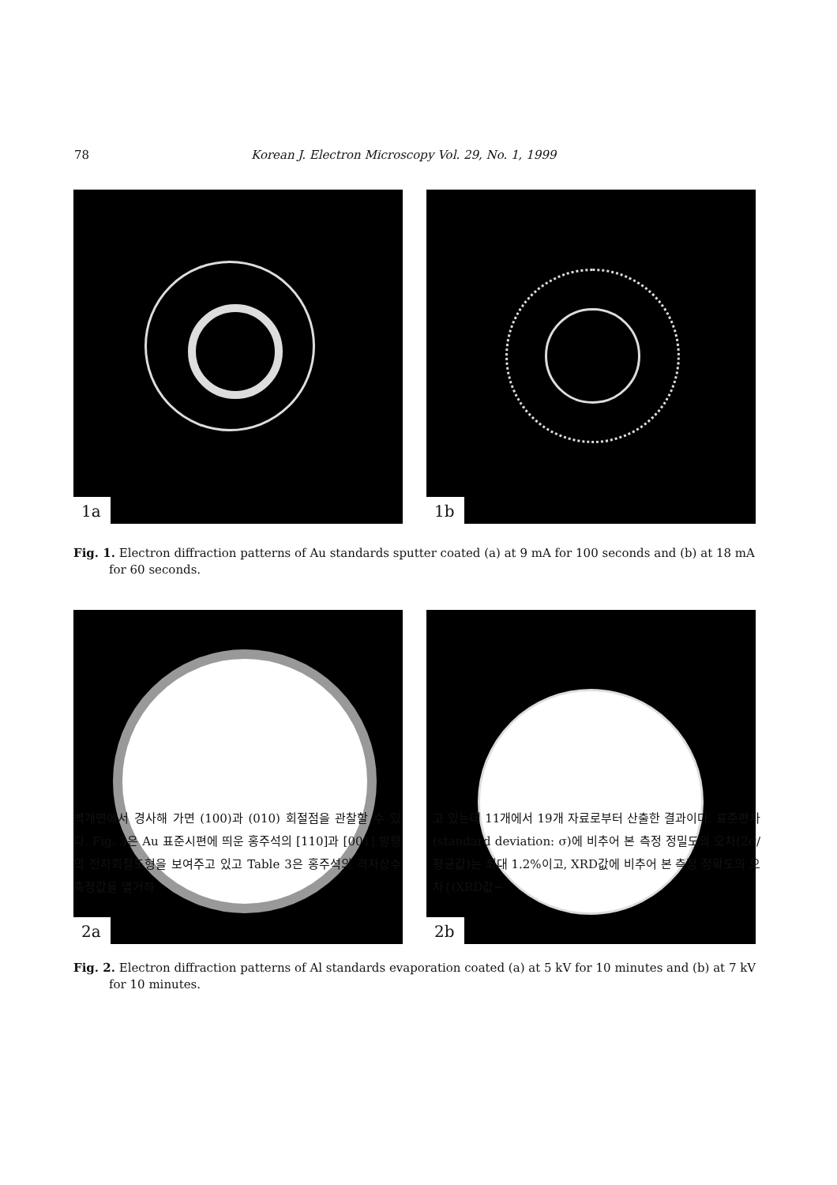78 Korean J. Electron Microscopy Vol. 29, No. 1, 1999
1a
1b
Fig. 1. Electron diffraction patterns of Au standards sputter coated (a) at 9 mA for 100 seconds and (b) at 18 mA for 60 seconds.
2a
2b
Fig. 2. Electron diffraction patterns of Al standards evaporation coated (a) at 5 kV for 10 minutes and (b) at 7 kV for 10 minutes.
벽개면에서 경사해 가면 (100)과 (010) 회절점을 관찰할 수 있다. Fig. 3은 Au 표준시편에 띄운 홍주석의 [110]과 [001] 방향의 전자회절도형을 보여주고 있고 Table 3은 홍주석의 격자상수 측정값을 열거하
고 있는데 11개에서 19개 자료로부터 산출한 결과이다. 표준편차(standard deviation: σ)에 비추어 본 측정 정밀도의 오차(2σ/평균값)는 최대 1.2%이고, XRD값에 비추어 본 측정 정확도의 오차{(XRD값−